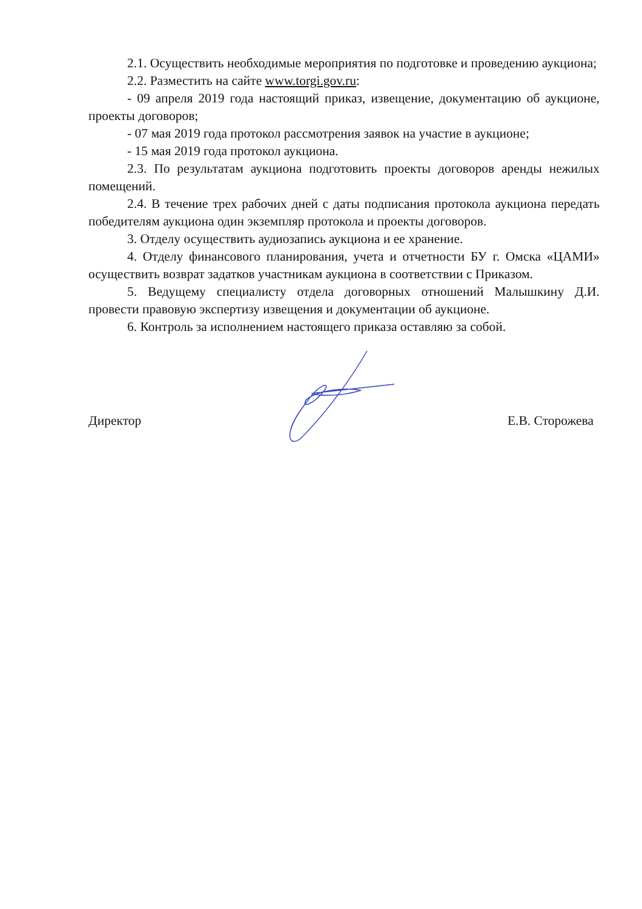2.1. Осуществить необходимые мероприятия по подготовке и проведению аукциона;
2.2. Разместить на сайте www.torgi.gov.ru:
- 09 апреля 2019 года настоящий приказ, извещение, документацию об аукционе, проекты договоров;
- 07 мая 2019 года протокол рассмотрения заявок на участие в аукционе;
- 15 мая 2019 года протокол аукциона.
2.3. По результатам аукциона подготовить проекты договоров аренды нежилых помещений.
2.4. В течение трех рабочих дней с даты подписания протокола аукциона передать победителям аукциона один экземпляр протокола и проекты договоров.
3. Отделу осуществить аудиозапись аукциона и ее хранение.
4. Отделу финансового планирования, учета и отчетности БУ г. Омска «ЦАМИ» осуществить возврат задатков участникам аукциона в соответствии с Приказом.
5. Ведущему специалисту отдела договорных отношений Малышкину Д.И. провести правовую экспертизу извещения и документации об аукционе.
6. Контроль за исполнением настоящего приказа оставляю за собой.
Директор Е.В. Сторожева